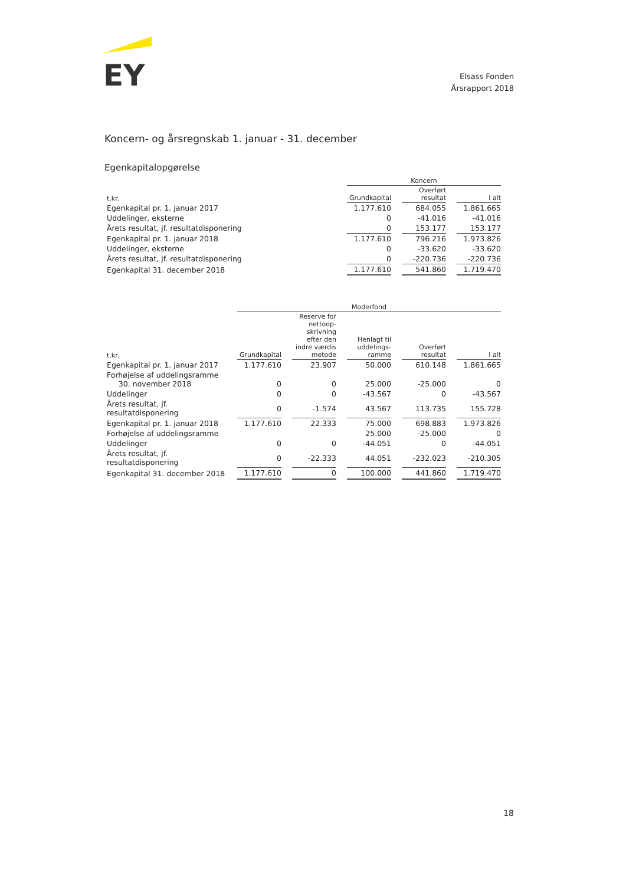EY
Elsass Fonden
Årsrapport 2018
Koncern- og årsregnskab 1. januar - 31. december
Egenkapitalopgørelse
| | Koncern | | |
| --- | --- | --- | --- |
| t.kr. | Grundkapital | Overført resultat | I alt |
| Egenkapital pr. 1. januar 2017 | 1.177.610 | 684.055 | 1.861.665 |
| Uddelinger, eksterne | 0 | -41.016 | -41.016 |
| Årets resultat, jf. resultatdisponering | 0 | 153.177 | 153.177 |
| Egenkapital pr. 1. januar 2018 | 1.177.610 | 796.216 | 1.973.826 |
| Uddelinger, eksterne | 0 | -33.620 | -33.620 |
| Årets resultat, jf. resultatdisponering | 0 | -220.736 | -220.736 |
| Egenkapital 31. december 2018 | 1.177.610 | 541.860 | 1.719.470 |
| | Moderfond | | | | |
| --- | --- | --- | --- | --- | --- |
| t.kr. | Grundkapital | Reserve for nettoop- skrivning efter den indre værdis metode | Henlagt til uddelings- ramme | Overført resultat | I alt |
| Egenkapital pr. 1. januar 2017 | 1.177.610 | 23.907 | 50.000 | 610.148 | 1.861.665 |
| Forhøjelse af uddelingsramme 30. november 2018 | 0 | 0 | 25.000 | -25.000 | 0 |
| Uddelinger | 0 | 0 | -43.567 | 0 | -43.567 |
| Årets resultat, jf. resultatdisponering | 0 | -1.574 | 43.567 | 113.735 | 155.728 |
| Egenkapital pr. 1. januar 2018 | 1.177.610 | 22.333 | 75.000 | 698.883 | 1.973.826 |
| Forhøjelse af uddelingsramme | | | 25.000 | -25.000 | 0 |
| Uddelinger | 0 | 0 | -44.051 | 0 | -44.051 |
| Årets resultat, jf. resultatdisponering | 0 | -22.333 | 44.051 | -232.023 | -210.305 |
| Egenkapital 31. december 2018 | 1.177.610 | 0 | 100.000 | 441.860 | 1.719.470 |
18